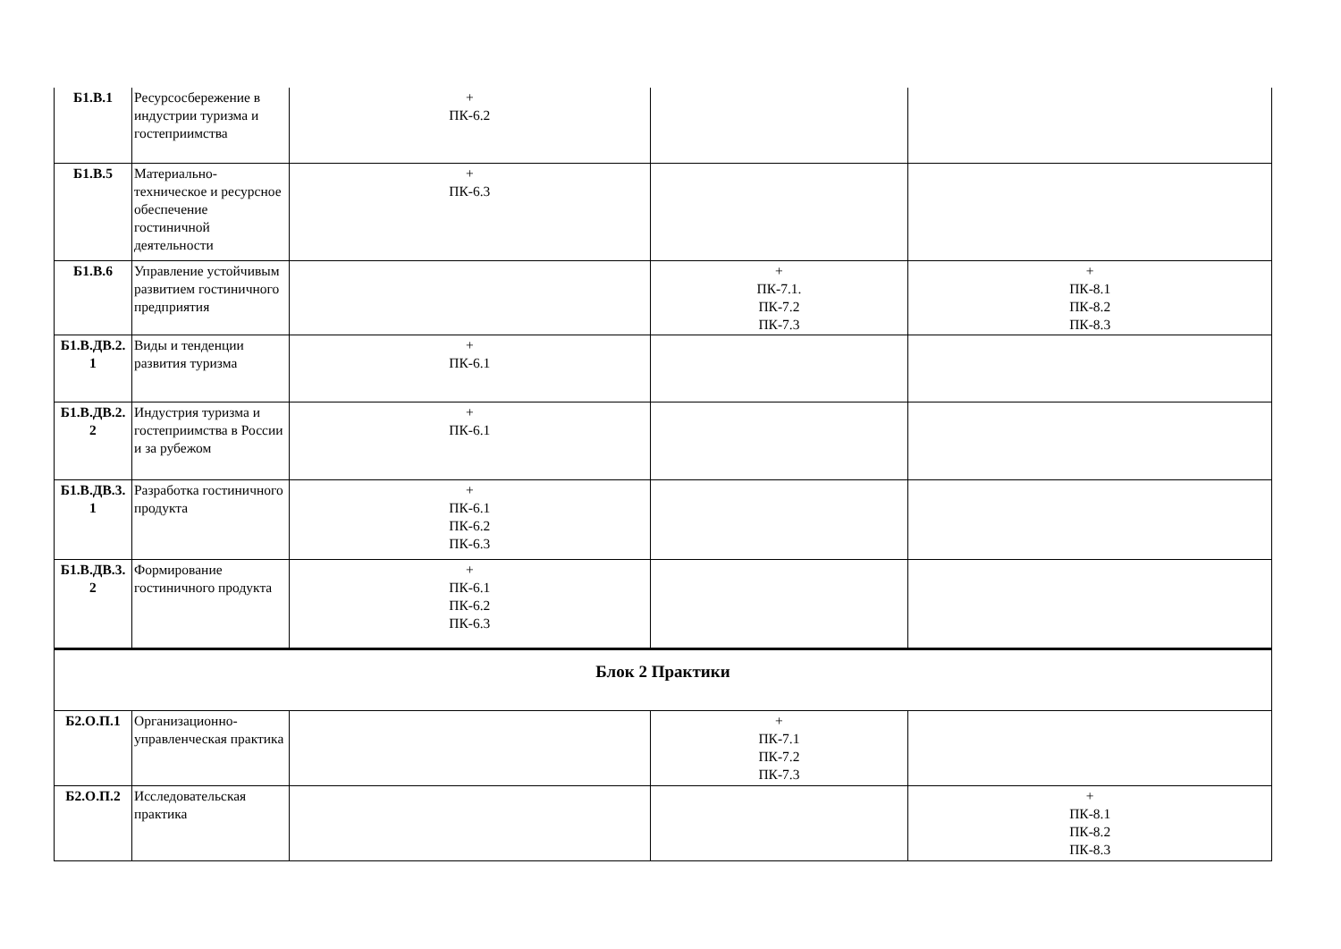| Б1.В.1 | Ресурсосбережение в индустрии туризма и гостеприимства | + ПК-6.2 | | |
| Б1.В.5 | Материально-техническое и ресурсное обеспечение гостиничной деятельности | + ПК-6.3 | | |
| Б1.В.6 | Управление устойчивым развитием гостиничного предприятия | | + ПК-7.1. ПК-7.2 ПК-7.3 | + ПК-8.1 ПК-8.2 ПК-8.3 |
| Б1.В.ДВ.2. 1 | Виды и тенденции развития туризма | + ПК-6.1 | | |
| Б1.В.ДВ.2. 2 | Индустрия туризма и гостеприимства в России и за рубежом | + ПК-6.1 | | |
| Б1.В.ДВ.3. 1 | Разработка гостиничного продукта | + ПК-6.1 ПК-6.2 ПК-6.3 | | |
| Б1.В.ДВ.3. 2 | Формирование гостиничного продукта | + ПК-6.1 ПК-6.2 ПК-6.3 | | |
| Блок 2 Практики | | | | |
| Б2.О.П.1 | Организационно-управленческая практика | | + ПК-7.1 ПК-7.2 ПК-7.3 | |
| Б2.О.П.2 | Исследовательская практика | | | + ПК-8.1 ПК-8.2 ПК-8.3 |